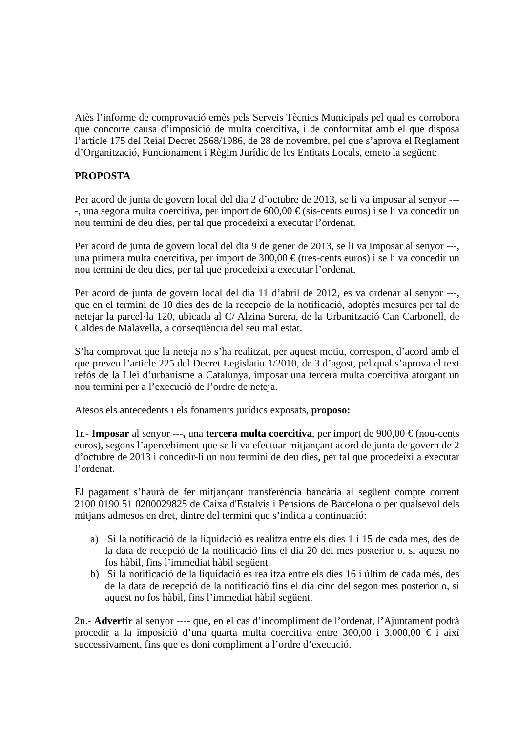Atès l’informe de comprovació emès pels Serveis Tècnics Municipals pel qual es corrobora que concorre causa d’imposició de multa coercitiva, i de conformitat amb el que disposa l’article 175 del Reial Decret 2568/1986, de 28 de novembre, pel que s’aprova el Reglament d’Organització, Funcionament i Règim Jurídic de les Entitats Locals, emeto la següent:
PROPOSTA
Per acord de junta de govern local del dia 2 d’octubre de 2013, se li va imposar al senyor ----, una segona multa coercitiva, per import de 600,00 € (sis-cents euros) i se li va concedir un nou termini de deu dies, per tal que procedeixi a executar l’ordenat.
Per acord de junta de govern local del dia 9 de gener de 2013, se li va imposar al senyor ---, una primera multa coercitiva, per import de 300,00 € (tres-cents euros) i se li va concedir un nou termini de deu dies, per tal que procedeixi a executar l’ordenat.
Per acord de junta de govern local del dia 11 d’abril de 2012, es va ordenar al senyor ---, que en el termini de 10 dies des de la recepció de la notificació, adoptés mesures per tal de netejar la parcel·la 120, ubicada al C/ Alzina Surera, de la Urbanització Can Carbonell, de Caldes de Malavella, a conseqüència del seu mal estat.
S’ha comprovat que la neteja no s’ha realitzat, per aquest motiu, correspon, d’acord amb el que preveu l’article 225 del Decret Legislatiu 1/2010, de 3 d’agost, pel qual s’aprova el text refós de la Llei d’urbanisme a Catalunya, imposar una tercera multa coercitiva atorgant un nou termini per a l’execució de l’ordre de neteja.
Atesos els antecedents i els fonaments jurídics exposats, proposo:
1r.- Imposar al senyor ---, una tercera multa coercitiva, per import de 900,00 € (nou-cents euros), segons l’apercebiment que se li va efectuar mitjançant acord de junta de govern de 2 d’octubre de 2013 i concedir-li un nou termini de deu dies, per tal que procedeixi a executar l’ordenat.
El pagament s’haurà de fer mitjançant transferència bancària al següent compte corrent 2100 0190 51 0200029825 de Caixa d'Estalvis i Pensions de Barcelona o per qualsevol dels mitjans admesos en dret, dintre del termini que s’indica a continuació:
a) Si la notificació de la liquidació es realitza entre els dies 1 i 15 de cada mes, des de la data de recepció de la notificació fins el dia 20 del mes posterior o, si aquest no fos hàbil, fins l’immediat hàbil següent.
b) Si la notificació de la liquidació es realitza entre els dies 16 i últim de cada més, des de la data de recepció de la notificació fins el dia cinc del segon mes posterior o, si aquest no fos hàbil, fins l’immediat hàbil següent.
2n.- Advertir al senyor ---- que, en el cas d’incompliment de l’ordenat, l’Ajuntament podrà procedir a la imposició d’una quarta multa coercitiva entre 300,00 i 3.000,00 € i així successivament, fins que es doni compliment a l’ordre d’execució.